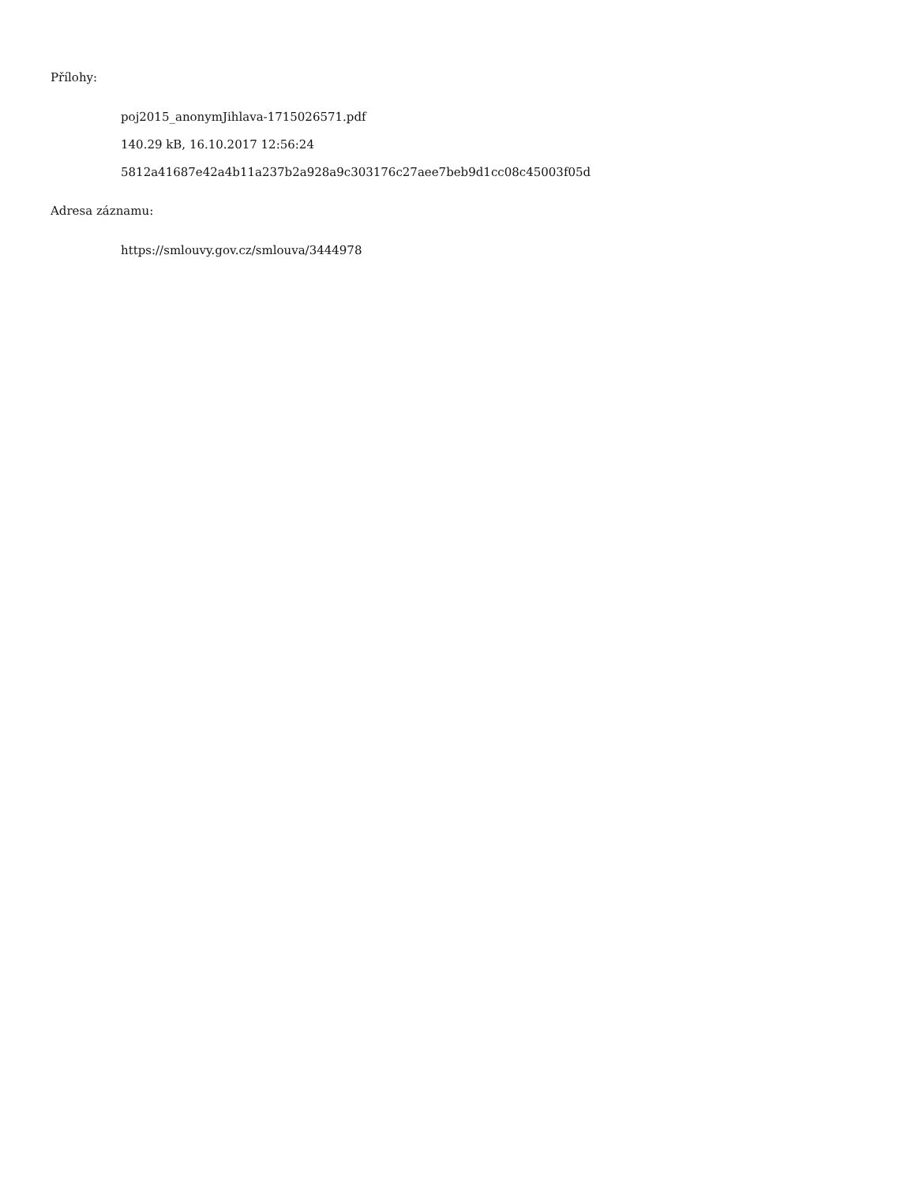Přílohy:
poj2015_anonymJihlava-1715026571.pdf
140.29 kB, 16.10.2017 12:56:24
5812a41687e42a4b11a237b2a928a9c303176c27aee7beb9d1cc08c45003f05d
Adresa záznamu:
https://smlouvy.gov.cz/smlouva/3444978